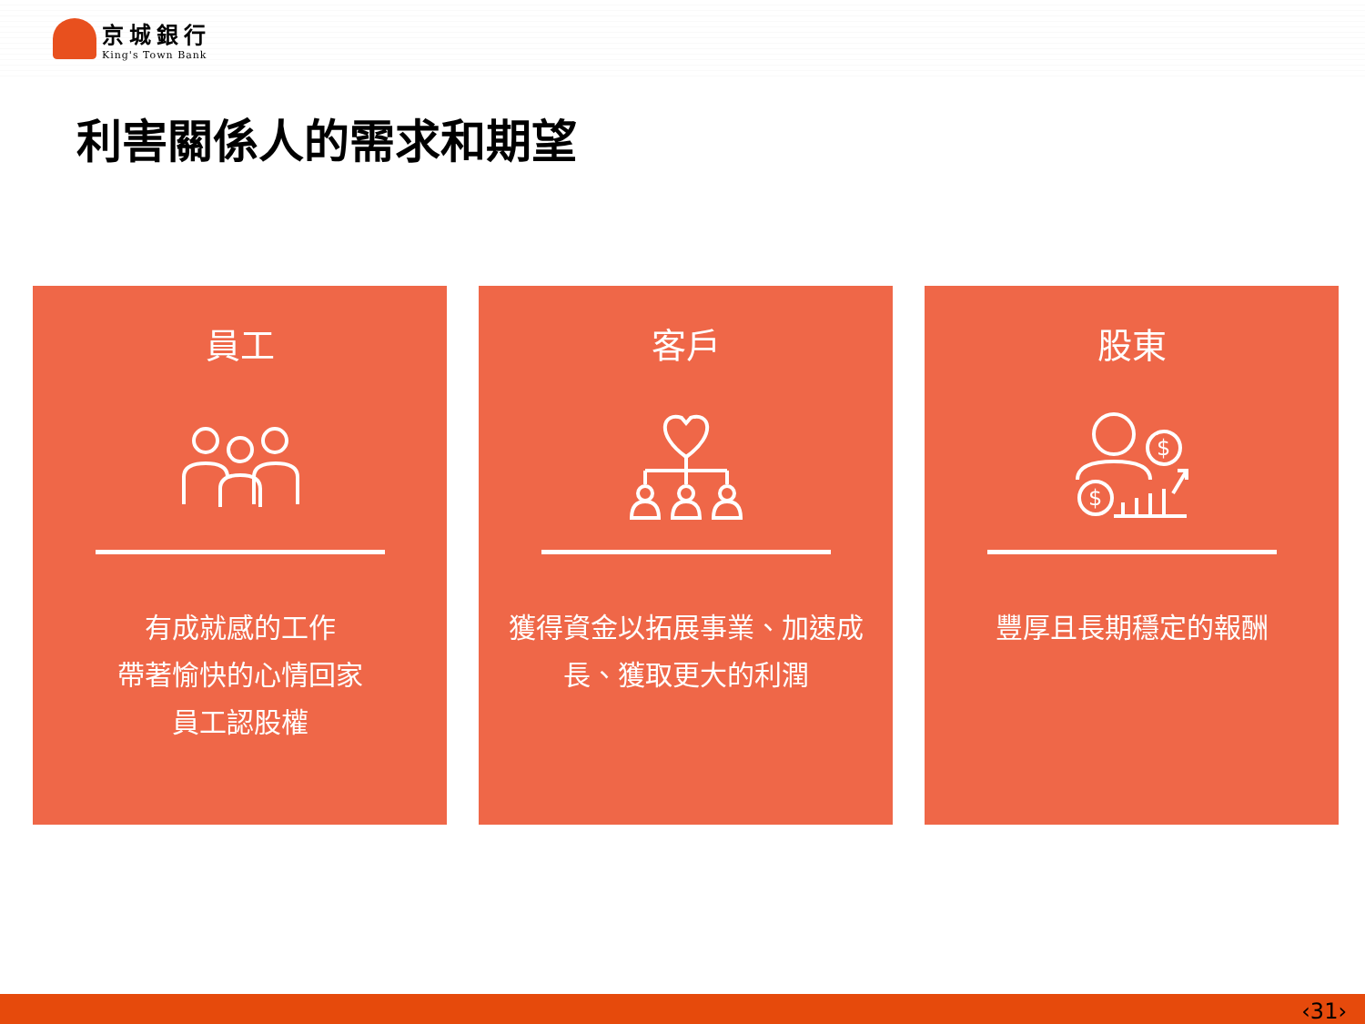京城銀行
King's Town Bank
利害關係人的需求和期望
員工
有成就感的工作
帶著愉快的心情回家
員工認股權
客戶
獲得資金以拓展事業、加速成長、獲取更大的利潤
股東
$
$
豐厚且長期穩定的報酬
‹31›